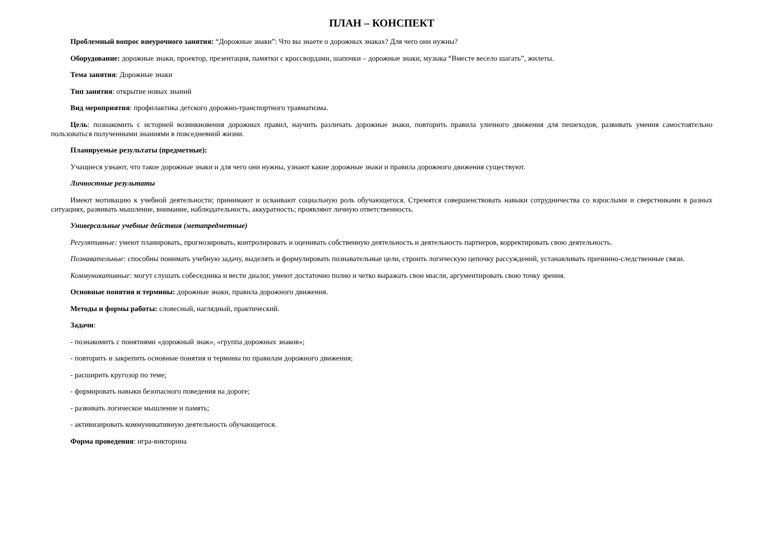ПЛАН – КОНСПЕКТ
Проблемный вопрос внеурочного занятия: “Дорожные знаки”: Что вы знаете о дорожных знаках? Для чего они нужны?
Оборудование: дорожные знаки, проектор, презентация, памятки с кроссвордами, шапочки – дорожные знаки, музыка “Вместе весело шагать”, жилеты.
Тема занятия: Дорожные знаки
Тип занятия: открытие новых знаний
Вид мероприятия: профилактика детского дорожно-транспортного травматизма.
Цель: познакомить с историей возникновения дорожных правил, научить различать дорожные знаки, повторить правила уличного движения для пешеходов, развивать умения самостоятельно пользоваться полученными знаниями в повседневной жизни.
Планируемые результаты (предметные):
Учащиеся узнают, что такое дорожные знаки и для чего они нужны, узнают какие дорожные знаки и правила дорожного движения существуют.
Личностные результаты
Имеют мотивацию к учебной деятельности; принимают и осваивают социальную роль обучающегося. Стремятся совершенствовать навыки сотрудничества со взрослыми и сверстниками в разных ситуациях, развивать мышление, внимание, наблюдательность, аккуратность; проявляют личную ответственность.
Универсальные учебные действия (метапредметные)
Регулятивные: умеют планировать, прогнозировать, контролировать и оценивать собственную деятельность и деятельность партнеров, корректировать свою деятельность.
Познавательные: способны понимать учебную задачу, выделять и формулировать познавательные цели, строить логическую цепочку рассуждений, устанавливать причинно-следственные связи.
Коммуникативные: могут слушать собеседника и вести диалог, умеют достаточно полно и четко выражать свои мысли, аргументировать свою точку зрения.
Основные понятия и термины: дорожные знаки, правила дорожного движения.
Методы и формы работы: словесный, наглядный, практический.
Задачи:
- познакомить с понятиями «дорожный знак», «группа дорожных знаков»;
- повторить и закрепить основные понятия и термины по правилам дорожного движения;
- расширить кругозор по теме;
- формировать навыки безопасного поведения на дороге;
- развивать логическое мышление и память;
- активизировать коммуникативную деятельность обучающегося.
Форма проведения: игра-викторина